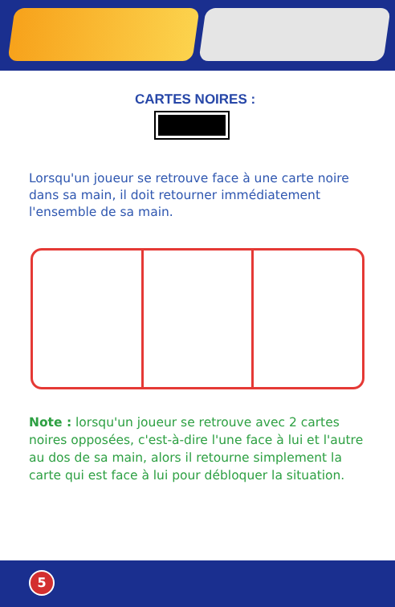CARTES NOIRES :
Lorsqu'un joueur se retrouve face à une carte noire dans sa main, il doit retourner immédiatement l'ensemble de sa main.
Note : lorsqu'un joueur se retrouve avec 2 cartes noires opposées, c'est-à-dire l'une face à lui et l'autre au dos de sa main, alors il retourne simplement la carte qui est face à lui pour débloquer la situation.
5